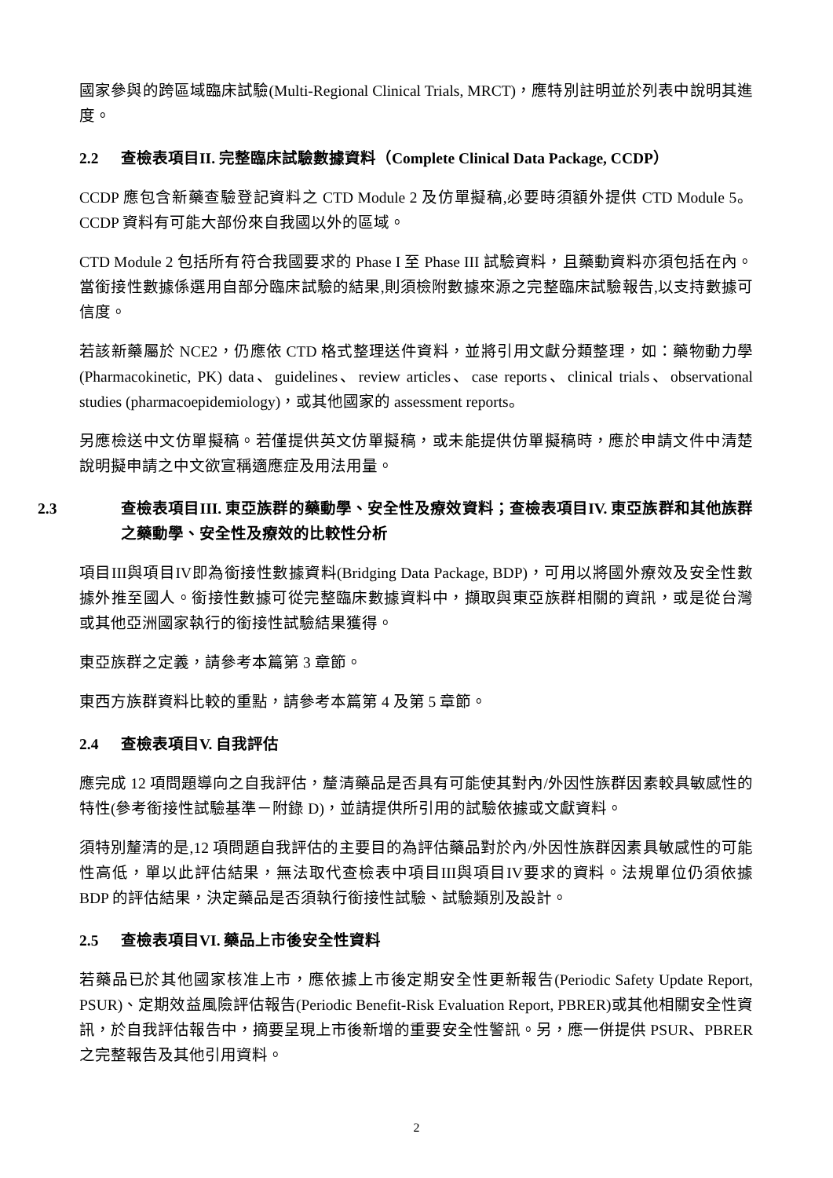國家參與的跨區域臨床試驗(Multi-Regional Clinical Trials, MRCT)，應特別註明並於列表中說明其進度。
2.2 查檢表項目II. 完整臨床試驗數據資料（Complete Clinical Data Package, CCDP）
CCDP 應包含新藥查驗登記資料之 CTD Module 2 及仿單擬稿,必要時須額外提供 CTD Module 5。CCDP 資料有可能大部份來自我國以外的區域。
CTD Module 2 包括所有符合我國要求的 Phase I 至 Phase III 試驗資料，且藥動資料亦須包括在內。當銜接性數據係選用自部分臨床試驗的結果,則須檢附數據來源之完整臨床試驗報告,以支持數據可信度。
若該新藥屬於 NCE2，仍應依 CTD 格式整理送件資料，並將引用文獻分類整理，如：藥物動力學 (Pharmacokinetic, PK) data、guidelines、review articles、case reports、clinical trials、observational studies (pharmacoepidemiology)，或其他國家的 assessment reports。
另應檢送中文仿單擬稿。若僅提供英文仿單擬稿，或未能提供仿單擬稿時，應於申請文件中清楚說明擬申請之中文欲宣稱適應症及用法用量。
2.3 查檢表項目III. 東亞族群的藥動學、安全性及療效資料；查檢表項目IV. 東亞族群和其他族群之藥動學、安全性及療效的比較性分析
項目III與項目IV即為銜接性數據資料(Bridging Data Package, BDP)，可用以將國外療效及安全性數據外推至國人。銜接性數據可從完整臨床數據資料中，擷取與東亞族群相關的資訊，或是從台灣或其他亞洲國家執行的銜接性試驗結果獲得。
東亞族群之定義，請參考本篇第 3 章節。
東西方族群資料比較的重點，請參考本篇第 4 及第 5 章節。
2.4 查檢表項目V. 自我評估
應完成 12 項問題導向之自我評估，釐清藥品是否具有可能使其對內/外因性族群因素較具敏感性的特性(參考銜接性試驗基準－附錄 D)，並請提供所引用的試驗依據或文獻資料。
須特別釐清的是,12 項問題自我評估的主要目的為評估藥品對於內/外因性族群因素具敏感性的可能性高低，單以此評估結果，無法取代查檢表中項目III與項目IV要求的資料。法規單位仍須依據 BDP 的評估結果，決定藥品是否須執行銜接性試驗、試驗類別及設計。
2.5 查檢表項目VI. 藥品上市後安全性資料
若藥品已於其他國家核准上市，應依據上市後定期安全性更新報告(Periodic Safety Update Report, PSUR)、定期效益風險評估報告(Periodic Benefit-Risk Evaluation Report, PBRER)或其他相關安全性資訊，於自我評估報告中，摘要呈現上市後新增的重要安全性警訊。另，應一併提供 PSUR、PBRER 之完整報告及其他引用資料。
2